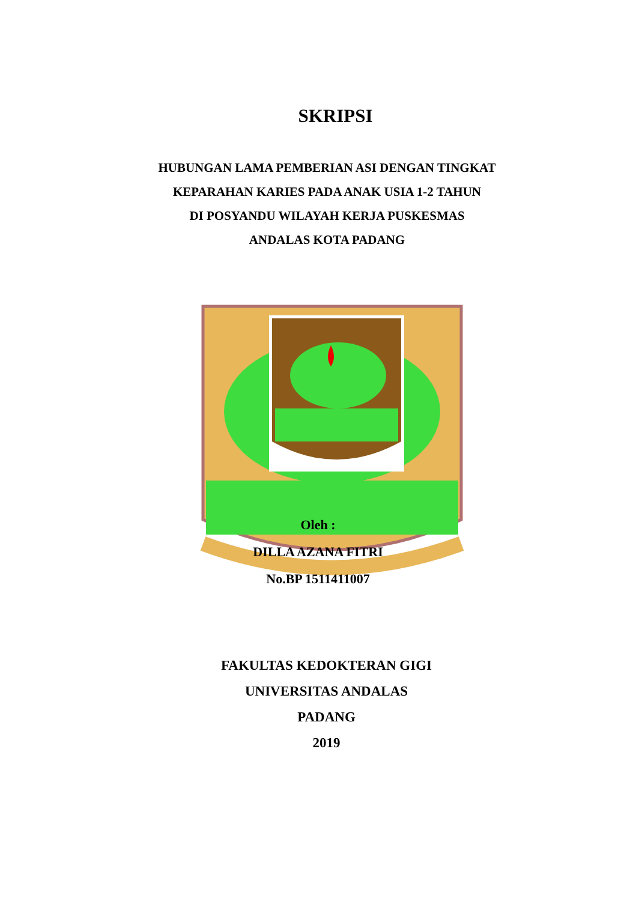SKRIPSI
HUBUNGAN LAMA PEMBERIAN ASI DENGAN TINGKAT
KEPARAHAN KARIES PADA ANAK USIA 1-2 TAHUN
DI POSYANDU WILAYAH KERJA PUSKESMAS
ANDALAS KOTA PADANG
Oleh :
DILLA AZANA FITRI
No.BP 1511411007
FAKULTAS KEDOKTERAN GIGI
UNIVERSITAS ANDALAS
PADANG
2019